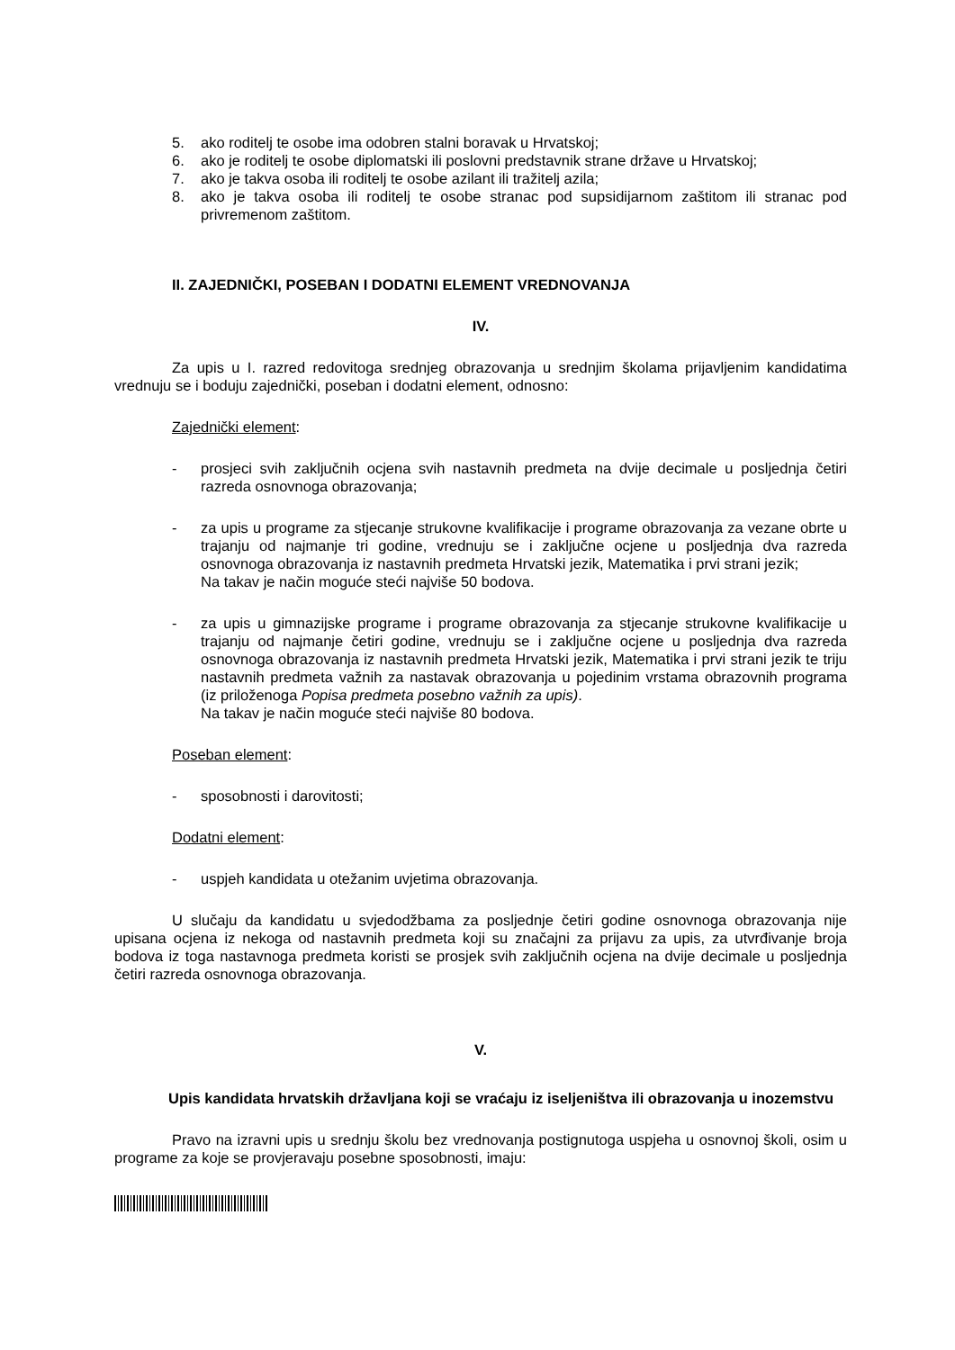5. ako roditelj te osobe ima odobren stalni boravak u Hrvatskoj;
6. ako je roditelj te osobe diplomatski ili poslovni predstavnik strane države u Hrvatskoj;
7. ako je takva osoba ili roditelj te osobe azilant ili tražitelj azila;
8. ako je takva osoba ili roditelj te osobe stranac pod supsidijarnom zaštitom ili stranac pod privremenom zaštitom.
II. ZAJEDNIČKI, POSEBAN I DODATNI ELEMENT VREDNOVANJA
IV.
Za upis u I. razred redovitoga srednjeg obrazovanja u srednjim školama prijavljenim kandidatima vrednuju se i boduju zajednički, poseban i dodatni element, odnosno:
Zajednički element:
- prosjeci svih zaključnih ocjena svih nastavnih predmeta na dvije decimale u posljednja četiri razreda osnovnoga obrazovanja;
- za upis u programe za stjecanje strukovne kvalifikacije i programe obrazovanja za vezane obrte u trajanju od najmanje tri godine, vrednuju se i zaključne ocjene u posljednja dva razreda osnovnoga obrazovanja iz nastavnih predmeta Hrvatski jezik, Matematika i prvi strani jezik;
Na takav je način moguće steći najviše 50 bodova.
- za upis u gimnazijske programe i programe obrazovanja za stjecanje strukovne kvalifikacije u trajanju od najmanje četiri godine, vrednuju se i zaključne ocjene u posljednja dva razreda osnovnoga obrazovanja iz nastavnih predmeta Hrvatski jezik, Matematika i prvi strani jezik te triju nastavnih predmeta važnih za nastavak obrazovanja u pojedinim vrstama obrazovnih programa (iz priloženoga Popisa predmeta posebno važnih za upis).
Na takav je način moguće steći najviše 80 bodova.
Poseban element:
- sposobnosti i darovitosti;
Dodatni element:
- uspjeh kandidata u otežanim uvjetima obrazovanja.
U slučaju da kandidatu u svjedodžbama za posljednje četiri godine osnovnoga obrazovanja nije upisana ocjena iz nekoga od nastavnih predmeta koji su značajni za prijavu za upis, za utvrđivanje broja bodova iz toga nastavnoga predmeta koristi se prosjek svih zaključnih ocjena na dvije decimale u posljednja četiri razreda osnovnoga obrazovanja.
V.
Upis kandidata hrvatskih državljana koji se vraćaju iz iseljeništva ili obrazovanja u inozemstvu
Pravo na izravni upis u srednju školu bez vrednovanja postignutoga uspjeha u osnovnoj školi, osim u programe za koje se provjeravaju posebne sposobnosti, imaju: